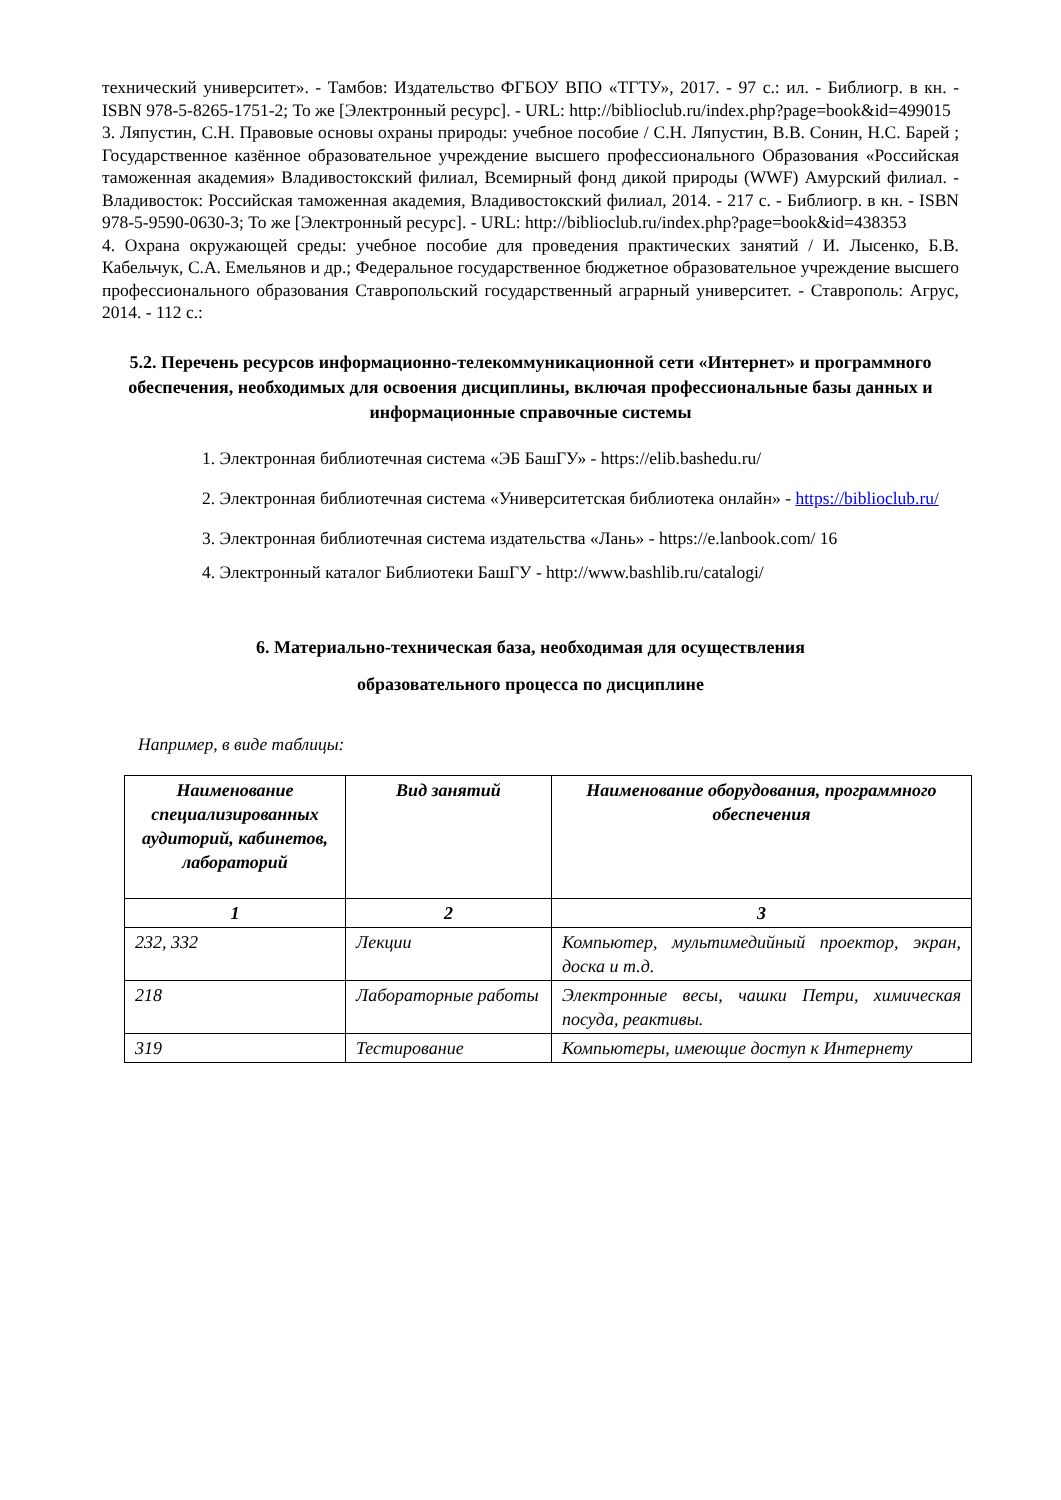технический университет». - Тамбов: Издательство ФГБОУ ВПО «ТГТУ», 2017. - 97 с.: ил. - Библиогр. в кн. - ISBN 978-5-8265-1751-2; То же [Электронный ресурс]. - URL: http://biblioclub.ru/index.php?page=book&id=499015
3. Ляпустин, С.Н. Правовые основы охраны природы: учебное пособие / С.Н. Ляпустин, В.В. Сонин, Н.С. Барей ; Государственное казённое образовательное учреждение высшего профессионального Образования «Российская таможенная академия» Владивостокский филиал, Всемирный фонд дикой природы (WWF) Амурский филиал. - Владивосток: Российская таможенная академия, Владивостокский филиал, 2014. - 217 с. - Библиогр. в кн. - ISBN 978-5-9590-0630-3; То же [Электронный ресурс]. - URL: http://biblioclub.ru/index.php?page=book&id=438353
4. Охрана окружающей среды: учебное пособие для проведения практических занятий / И. Лысенко, Б.В. Кабельчук, С.А. Емельянов и др.; Федеральное государственное бюджетное образовательное учреждение высшего профессионального образования Ставропольский государственный аграрный университет. - Ставрополь: Агрус, 2014. - 112 с.:
5.2. Перечень ресурсов информационно-телекоммуникационной сети «Интернет» и программного обеспечения, необходимых для освоения дисциплины, включая профессиональные базы данных и информационные справочные системы
1. Электронная библиотечная система «ЭБ БашГУ» - https://elib.bashedu.ru/
2. Электронная библиотечная система «Университетская библиотека онлайн» - https://biblioclub.ru/
3. Электронная библиотечная система издательства «Лань» - https://e.lanbook.com/ 16
4. Электронный каталог Библиотеки БашГУ - http://www.bashlib.ru/catalogi/
6. Материально-техническая база, необходимая для осуществления
образовательного процесса по дисциплине
Например, в виде таблицы:
| Наименование специализированных аудиторий, кабинетов, лабораторий | Вид занятий | Наименование оборудования, программного обеспечения |
| --- | --- | --- |
| 1 | 2 | 3 |
| 232, 332 | Лекции | Компьютер, мультимедийный проектор, экран, доска и т.д. |
| 218 | Лабораторные работы | Электронные весы, чашки Петри, химическая посуда, реактивы. |
| 319 | Тестирование | Компьютеры, имеющие доступ к Интернету |